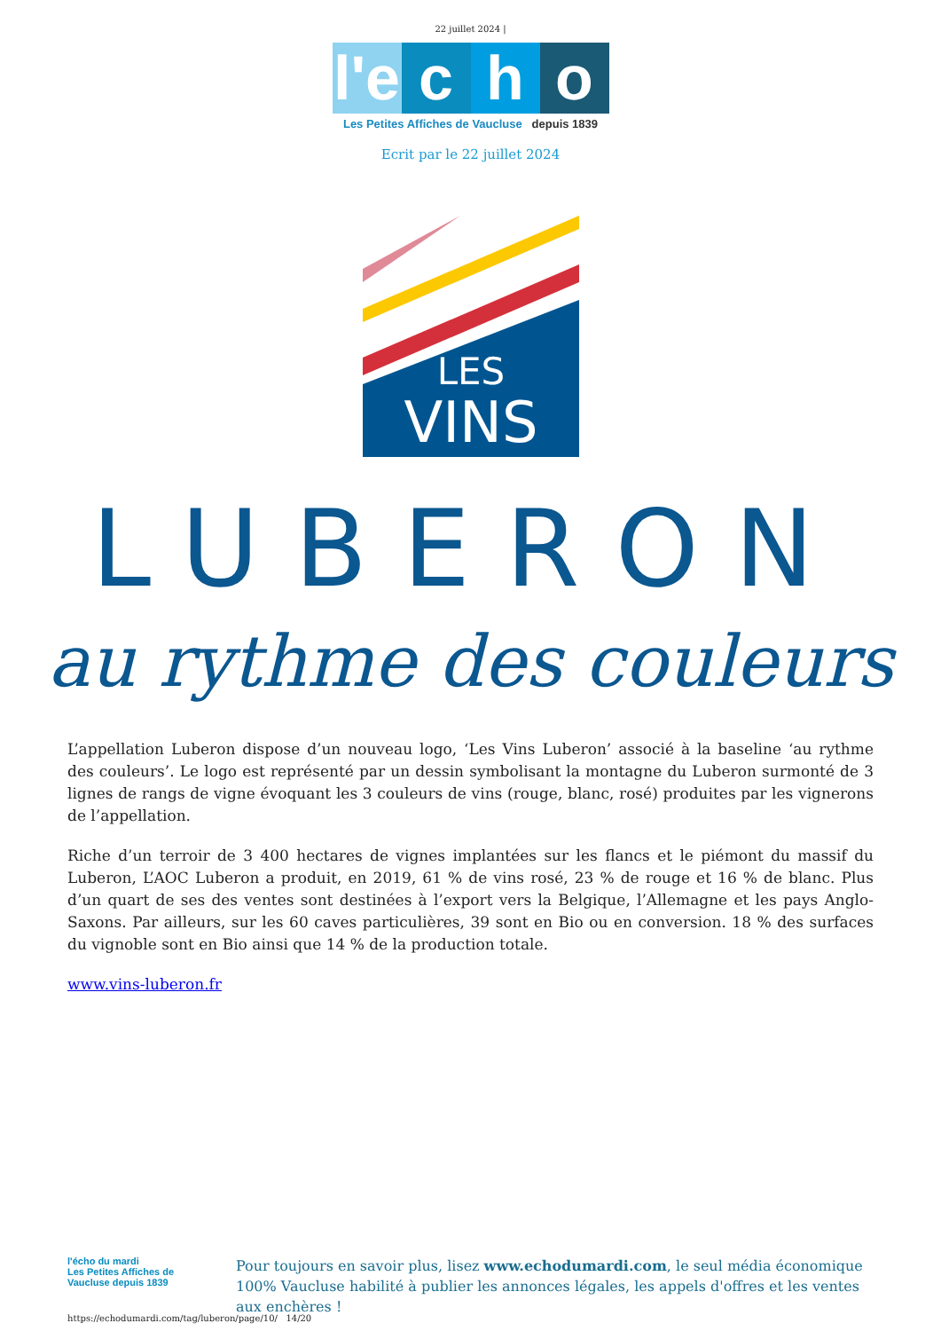22 juillet 2024 |
l'e c h o
Les Petites Affiches de Vaucluse depuis 1839
Ecrit par le 22 juillet 2024
LES
VINS
LUBERON
au rythme des couleurs
L’appellation Luberon dispose d’un nouveau logo, ‘Les Vins Luberon’ associé à la baseline ‘au rythme des couleurs’. Le logo est représenté par un dessin symbolisant la montagne du Luberon surmonté de 3 lignes de rangs de vigne évoquant les 3 couleurs de vins (rouge, blanc, rosé) produites par les vignerons de l’appellation.
Riche d’un terroir de 3 400 hectares de vignes implantées sur les flancs et le piémont du massif du Luberon, L’AOC Luberon a produit, en 2019, 61 % de vins rosé, 23 % de rouge et 16 % de blanc. Plus d’un quart de ses des ventes sont destinées à l’export vers la Belgique, l’Allemagne et les pays Anglo-Saxons. Par ailleurs, sur les 60 caves particulières, 39 sont en Bio ou en conversion. 18 % des surfaces du vignoble sont en Bio ainsi que 14 % de la production totale.
www.vins-luberon.fr
l'écho du mardi
Les Petites Affiches de Vaucluse depuis 1839
Pour toujours en savoir plus, lisez www.echodumardi.com, le seul média économique 100% Vaucluse habilité à publier les annonces légales, les appels d'offres et les ventes aux enchères !
https://echodumardi.com/tag/luberon/page/10/ 14/20